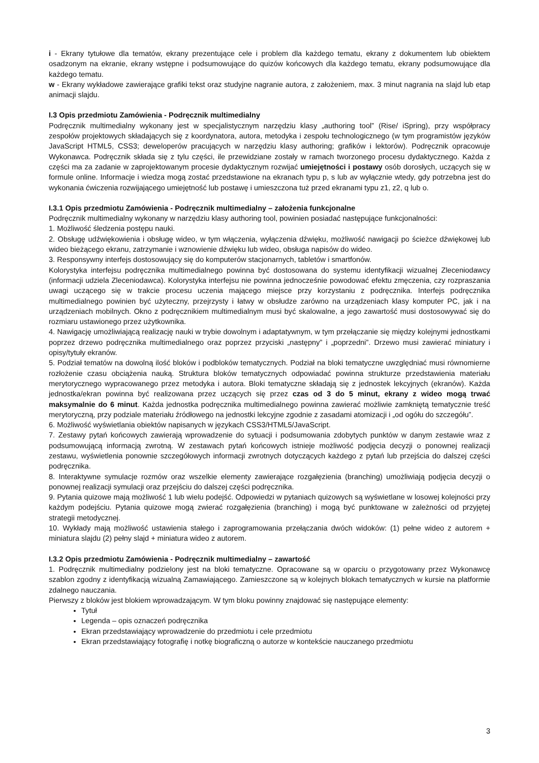i - Ekrany tytułowe dla tematów, ekrany prezentujące cele i problem dla każdego tematu, ekrany z dokumentem lub obiektem osadzonym na ekranie, ekrany wstępne i podsumowujące do quizów końcowych dla każdego tematu, ekrany podsumowujące dla każdego tematu.
w - Ekrany wykładowe zawierające grafiki tekst oraz studyjne nagranie autora, z założeniem, max. 3 minut nagrania na slajd lub etap animacji slajdu.
I.3 Opis przedmiotu Zamówienia - Podręcznik multimedialny
Podręcznik multimedialny wykonany jest w specjalistycznym narzędziu klasy „authoring tool” (Rise/ iSpring), przy współpracy zespołów projektowych składających się z koordynatora, autora, metodyka i zespołu technologicznego (w tym programistów języków JavaScript HTML5, CSS3; deweloperów pracujących w narzędziu klasy authoring; grafików i lektorów). Podręcznik opracowuje Wykonawca. Podręcznik składa się z tylu części, ile przewidziane zostały w ramach tworzonego procesu dydaktycznego. Każda z części ma za zadanie w zaprojektowanym procesie dydaktycznym rozwijać umiejętności i postawy osób dorosłych, uczących się w formule online. Informacje i wiedza mogą zostać przedstawione na ekranach typu p, s lub av wyłącznie wtedy, gdy potrzebna jest do wykonania ćwiczenia rozwijającego umiejętność lub postawę i umieszczona tuż przed ekranami typu z1, z2, q lub o.
I.3.1 Opis przedmiotu Zamówienia - Podręcznik multimedialny – założenia funkcjonalne
Podręcznik multimedialny wykonany w narzędziu klasy authoring tool, powinien posiadać następujące funkcjonalności:
1. Możliwość śledzenia postępu nauki.
2. Obsługę udźwiękowienia i obsługę wideo, w tym włączenia, wyłączenia dźwięku, możliwość nawigacji po ścieżce dźwiękowej lub wideo bieżącego ekranu, zatrzymanie i wznowienie dźwięku lub wideo, obsługa napisów do wideo.
3. Responsywny interfejs dostosowujący się do komputerów stacjonarnych, tabletów i smartfonów.
Kolorystyka interfejsu podręcznika multimedialnego powinna być dostosowana do systemu identyfikacji wizualnej Zleceniodawcy (informacji udziela Zleceniodawca). Kolorystyka interfejsu nie powinna jednocześnie powodować efektu zmęczenia, czy rozpraszania uwagi uczącego się w trakcie procesu uczenia mającego miejsce przy korzystaniu z podręcznika. Interfejs podręcznika multimedialnego powinien być użyteczny, przejrzysty i łatwy w obsłudze zarówno na urządzeniach klasy komputer PC, jak i na urządzeniach mobilnych. Okno z podręcznikiem multimedialnym musi być skalowalne, a jego zawartość musi dostosowywać się do rozmiaru ustawionego przez użytkownika.
4. Nawigację umożliwiającą realizację nauki w trybie dowolnym i adaptatywnym, w tym przełączanie się między kolejnymi jednostkami poprzez drzewo podręcznika multimedialnego oraz poprzez przyciski „następny” i „poprzedni”. Drzewo musi zawierać miniatury i opisy/tytuły ekranów.
5. Podział tematów na dowolną ilość bloków i podbloków tematycznych. Podział na bloki tematyczne uwzględniać musi równomierne rozłożenie czasu obciążenia nauką. Struktura bloków tematycznych odpowiadać powinna strukturze przedstawienia materiału merytorycznego wypracowanego przez metodyka i autora. Bloki tematyczne składają się z jednostek lekcyjnych (ekranów). Każda jednostka/ekran powinna być realizowana przez uczących się przez czas od 3 do 5 minut, ekrany z wideo mogą trwać maksymalnie do 6 minut. Każda jednostka podręcznika multimedialnego powinna zawierać możliwie zamkniętą tematycznie treść merytoryczną, przy podziale materiału źródłowego na jednostki lekcyjne zgodnie z zasadami atomizacji i „od ogółu do szczegółu”.
6. Możliwość wyświetlania obiektów napisanych w językach CSS3/HTML5/JavaScript.
7. Zestawy pytań końcowych zawierają wprowadzenie do sytuacji i podsumowania zdobytych punktów w danym zestawie wraz z podsumowującą informacją zwrotną. W zestawach pytań końcowych istnieje możliwość podjęcia decyzji o ponownej realizacji zestawu, wyświetlenia ponownie szczegółowych informacji zwrotnych dotyczących każdego z pytań lub przejścia do dalszej części podręcznika.
8. Interaktywne symulacje rozmów oraz wszelkie elementy zawierające rozgałęzienia (branching) umożliwiają podjęcia decyzji o ponownej realizacji symulacji oraz przejściu do dalszej części podręcznika.
9. Pytania quizowe mają możliwość 1 lub wielu podejść. Odpowiedzi w pytaniach quizowych są wyświetlane w losowej kolejności przy każdym podejściu. Pytania quizowe mogą zwierać rozgałęzienia (branching) i mogą być punktowane w zależności od przyjętej strategii metodycznej.
10. Wykłady mają możliwość ustawienia stałego i zaprogramowania przełączania dwóch widoków: (1) pełne wideo z autorem + miniatura slajdu (2) pełny slajd + miniatura wideo z autorem.
I.3.2 Opis przedmiotu Zamówienia - Podręcznik multimedialny – zawartość
1. Podręcznik multimedialny podzielony jest na bloki tematyczne. Opracowane są w oparciu o przygotowany przez Wykonawcę szablon zgodny z identyfikacją wizualną Zamawiającego. Zamieszczone są w kolejnych blokach tematycznych w kursie na platformie zdalnego nauczania.
Pierwszy z bloków jest blokiem wprowadzającym. W tym bloku powinny znajdować się następujące elementy:
Tytuł
Legenda – opis oznaczeń podręcznika
Ekran przedstawiający wprowadzenie do przedmiotu i cele przedmiotu
Ekran przedstawiający fotografię i notkę biograficzną o autorze w kontekście nauczanego przedmiotu
3